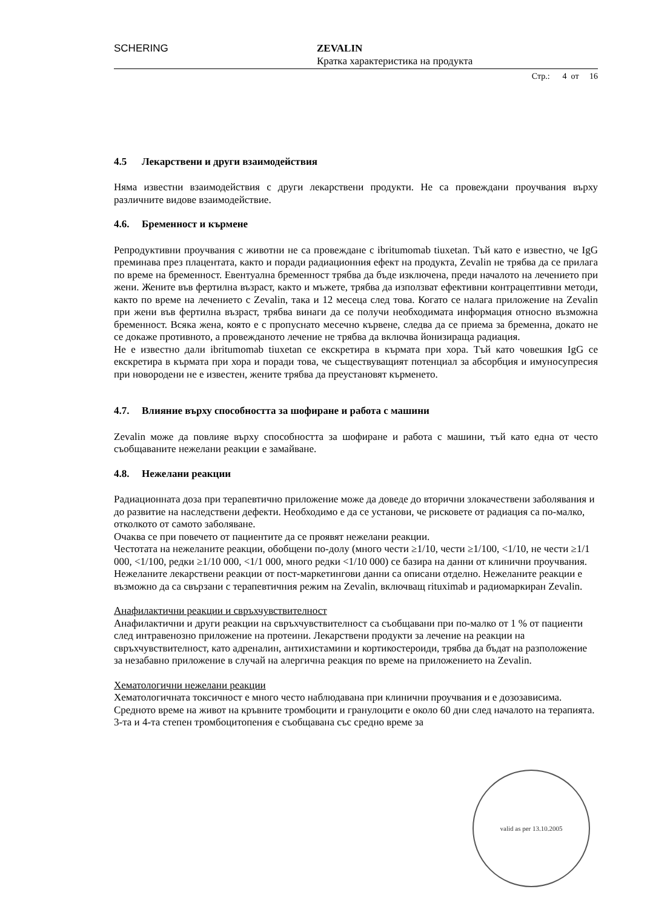SCHERING ZEVALIN
Кратка характеристика на продукта
Стр.: 4 от 16
4.5 Лекарствени и други взаимодействия
Няма известни взаимодействия с други лекарствени продукти. Не са провеждани проучвания върху различните видове взаимодействие.
4.6. Бременност и кърмене
Репродуктивни проучвания с животни не са провеждане с ibritumomab tiuxetan. Тъй като е известно, че IgG преминава през плацентата, както и поради радиационния ефект на продукта, Zevalin не трябва да се прилага по време на бременност. Евентуална бременност трябва да бъде изключена, преди началото на лечението при жени. Жените във фертилна възраст, както и мъжете, трябва да използват ефективни контрацептивни методи, както по време на лечението с Zevalin, така и 12 месеца след това. Когато се налага приложение на Zevalin при жени във фертилна възраст, трябва винаги да се получи необходимата информация относно възможна бременност. Всяка жена, която е с пропуснато месечно кървене, следва да се приема за бременна, докато не се докаже противното, а провежданото лечение не трябва да включва йонизираща радиация.
Не е известно дали ibritumomab tiuxetan се екскретира в кърмата при хора. Тъй като човешкия IgG се екскретира в кърмата при хора и поради това, че съществуващият потенциал за абсорбция и имуносупресия при новородени не е известен, жените трябва да преустановят кърменето.
4.7. Влияние върху способността за шофиране и работа с машини
Zevalin може да повлияе върху способността за шофиране и работа с машини, тъй като една от често съобщаваните нежелани реакции е замайване.
4.8. Нежелани реакции
Радиационната доза при терапевтично приложение може да доведе до вторични злокачествени заболявания и до развитие на наследствени дефекти. Необходимо е да се установи, че рисковете от радиация са по-малко, отколкото от самото заболяване.
Очаква се при повечето от пациентите да се проявят нежелани реакции.
Честотата на нежеланите реакции, обобщени по-долу (много чести ≥1/10, чести ≥1/100, <1/10, не чести ≥1/1 000, <1/100, редки ≥1/10 000, <1/1 000, много редки <1/10 000) се базира на данни от клинични проучвания. Нежеланите лекарствени реакции от пост-маркетингови данни са описани отделно. Нежеланите реакции е възможно да са свързани с терапевтичния режим на Zevalin, включващ rituximab и радиомаркиран Zevalin.
Анафилактични реакции и свръхчувствителност
Анафилактични и други реакции на свръхчувствителност са съобщавани при по-малко от 1 % от пациенти след интравенозно приложение на протеини. Лекарствени продукти за лечение на реакции на свръхчувствителност, като адреналин, антихистамини и кортикостероиди, трябва да бъдат на разположение за незабавно приложение в случай на алергична реакция по време на приложението на Zevalin.
Хематологични нежелани реакции
Хематологичната токсичност е много често наблюдавана при клинични проучвания и е дозозависима. Средното време на живот на кръвните тромбоцити и гранулоцити е около 60 дни след началото на терапията. 3-та и 4-та степен тромбоцитопения е съобщавана със средно време за
valid as per 13.10.2005